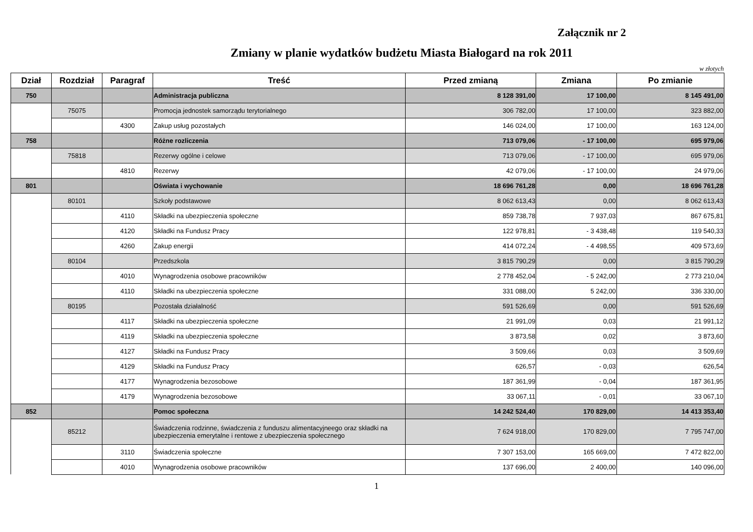Załącznik nr 2
Zmiany w planie wydatków budżetu Miasta Białogard na rok 2011
w złotych
| Dział | Rozdział | Paragraf | Treść | Przed zmianą | Zmiana | Po zmianie |
| --- | --- | --- | --- | --- | --- | --- |
| 750 | | | Administracja publiczna | 8 128 391,00 | 17 100,00 | 8 145 491,00 |
| | 75075 | | Promocja jednostek samorządu terytorialnego | 306 782,00 | 17 100,00 | 323 882,00 |
| | | 4300 | Zakup usług pozostałych | 146 024,00 | 17 100,00 | 163 124,00 |
| 758 | | | Różne rozliczenia | 713 079,06 | - 17 100,00 | 695 979,06 |
| | 75818 | | Rezerwy ogólne i celowe | 713 079,06 | - 17 100,00 | 695 979,06 |
| | | 4810 | Rezerwy | 42 079,06 | - 17 100,00 | 24 979,06 |
| 801 | | | Oświata i wychowanie | 18 696 761,28 | 0,00 | 18 696 761,28 |
| | 80101 | | Szkoły podstawowe | 8 062 613,43 | 0,00 | 8 062 613,43 |
| | | 4110 | Składki na ubezpieczenia społeczne | 859 738,78 | 7 937,03 | 867 675,81 |
| | | 4120 | Składki na Fundusz Pracy | 122 978,81 | - 3 438,48 | 119 540,33 |
| | | 4260 | Zakup energii | 414 072,24 | - 4 498,55 | 409 573,69 |
| | 80104 | | Przedszkola | 3 815 790,29 | 0,00 | 3 815 790,29 |
| | | 4010 | Wynagrodzenia osobowe pracowników | 2 778 452,04 | - 5 242,00 | 2 773 210,04 |
| | | 4110 | Składki na ubezpieczenia społeczne | 331 088,00 | 5 242,00 | 336 330,00 |
| | 80195 | | Pozostała działalność | 591 526,69 | 0,00 | 591 526,69 |
| | | 4117 | Składki na ubezpieczenia społeczne | 21 991,09 | 0,03 | 21 991,12 |
| | | 4119 | Składki na ubezpieczenia społeczne | 3 873,58 | 0,02 | 3 873,60 |
| | | 4127 | Składki na Fundusz Pracy | 3 509,66 | 0,03 | 3 509,69 |
| | | 4129 | Składki na Fundusz Pracy | 626,57 | - 0,03 | 626,54 |
| | | 4177 | Wynagrodzenia bezosobowe | 187 361,99 | - 0,04 | 187 361,95 |
| | | 4179 | Wynagrodzenia bezosobowe | 33 067,11 | - 0,01 | 33 067,10 |
| 852 | | | Pomoc społeczna | 14 242 524,40 | 170 829,00 | 14 413 353,40 |
| | 85212 | | Świadczenia rodzinne, świadczenia z funduszu alimentacyjneego oraz składki na ubezpieczenia emerytalne i rentowe z ubezpieczenia społecznego | 7 624 918,00 | 170 829,00 | 7 795 747,00 |
| | | 3110 | Świadczenia społeczne | 7 307 153,00 | 165 669,00 | 7 472 822,00 |
| | | 4010 | Wynagrodzenia osobowe pracowników | 137 696,00 | 2 400,00 | 140 096,00 |
1